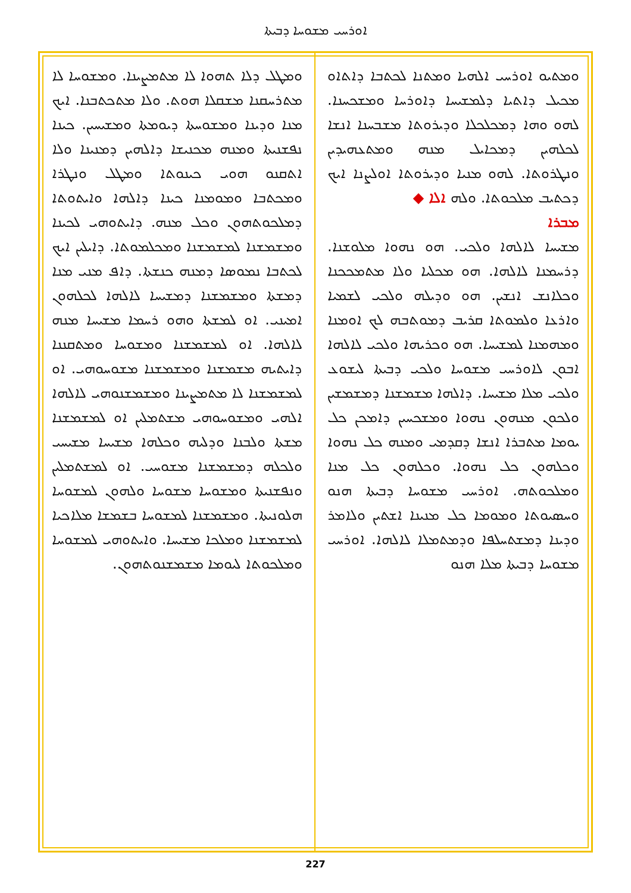ܐܘܪܚܝ ܡܫܘܚܐ ܕܒܝܬܐ
ܘܡܬܝܘ ܐܘܪܚܝ ܐܠܗܝܐ ܘܡܬܢܐ ܠܟܬܒܐ ܕܐܬܐܘ ܡܟܝܠ ܕܐܬܝܐ ܕܠܡܫܝܚܐ ܕܐܘܪܚܐ ܘܡܫܟܚܢܐ. ܠܗܘ ܘܗܐ ܕܡܟܠܟܠܐ ܘܕܝܪܘܬܐ ܡܫܒܚܢܐ ܐܢܫܐ ܠܟܠܗܝܢ ܕܡܟܐܝܠ ܡܢܗ ܘܡܬܥܗܝܕܝܢ ܘܢܛܪܘܬܐ. ܠܗܘ ܡܢܝܐ ܘܕܝܪܘܬܐ ܐܘܠܨܢܐ ܐܝܟ ܕܟܬܝܒ ܡܠܟܘܬܐ. ܘܠܗ ܐܠܐ ◆
ܡܒܪܐ
ܡܫܝܚܐ ܠܐܠܗܐ ܘܠܟܝ. ܗܘ ܢܗܘܐ ܡܠܘܫܢܐ. ܕܪܚܡܢܐ ܠܐܠܗܐ. ܗܘ ܡܟܠܝܐ ܘܠܐ ܡܬܡܟܟܢܐ ܘܟܠܐܢܫ ܐܢܫܝܢ. ܗܘ ܘܕܝܠܗ ܘܠܟܝ ܠܫܡܝܐ ܘܐܪܥܐ ܘܠܡܘܬܐ ܩܪܝܒ ܕܡܘܬܒܗ ܠܟ ܐܘܡܢܐ ܘܡܗܡܢܐ ܠܡܫܝܚܐ. ܗܘ ܘܟܪܝܗܐ ܘܠܟܝ ܠܐܠܗܐ ܐܒܘܢ ܠܐܘܪܚܝ ܡܫܘܚܐ ܘܠܟܝ ܕܒܝܬܐ ܠܝܫܘܥ ܘܠܟܝ ܡܠܐ ܡܫܝܚܐ. ܕܐܠܗܐ ܡܫܡܫܢܐ ܕܡܫܡܫܝܢ ܘܠܟܘܢ ܡܢܗܘܢ ܢܗܘܐ ܘܡܫܟܚܝܢ ܕܐܡܟܢ ܟܠ ܝܘܡܐ ܡܬܒܪܐ ܐܢܫܐ ܕܩܕܡܝ ܘܡܢܗ ܟܠ ܢܗܘܐ ܘܟܠܗܘܢ ܟܠ ܢܗܘܐ. ܘܟܠܗܘܢ ܟܠ ܡܢܐ ܘܡܠܟܘܬܗ. ܐܘܪܚܝ ܡܫܘܚܐ ܕܒܝܬܐ ܗܢܘ ܘܚܣܝܘܬܐ ܘܡܘܡܐ ܟܠ ܡܢܝܢܐ ܐܫܬܝܢ ܘܠܐܡܪ ܘܕܝܢܐ ܕܡܫܬܚܠܦܐ ܘܕܡܬܡܠܐ ܠܐܠܗܐ. ܐܘܪܚܝ ܡܫܘܚܐ ܕܒܝܬܐ ܡܠܐ ܗܢܘ
ܘܡܛܠ ܕܠܐ ܬܗܘܐ ܠܐ ܡܬܡܨܝܢܐ. ܘܡܫܘܚܐ ܠܐ ܡܬܪܚܩܢܐ ܡܫܩܠܐ ܗܘܬ. ܘܠܐ ܡܬܟܬܒܢܐ. ܐܝܟ ܡܢܐ ܘܕܝܢܐ ܘܡܫܘܚܬܐ ܕܝܘܡܬܐ ܘܡܫܝܚܝܢ. ܟܝܢܐ ܢܦܫܢܝܬܐ ܘܡܢܗ ܡܟܢܝܫܐ ܕܐܠܗܝܢ ܕܡܢܝܢܐ ܘܠܐ ܐܬܩܢܘ ܗܘܝ ܟܝܢܘܬܐ ܘܡܛܠ ܘܢܛܪܐ ܘܡܟܬܒܐ ܘܡܘܡܢܐ ܟܝܢܐ ܕܐܠܗܐ ܘܐܝܬܘܬܐ ܕܡܠܟܘܬܗܘܢ ܘܟܠ ܡܢܗ. ܕܐܝܬܘܗܝ ܠܟܝܢܐ ܘܡܫܡܫܢܐ ܠܡܫܡܫܢܐ ܘܡܟܠܡܘܬܐ. ܕܐܝܠܝܢ ܐܝܟ ܠܟܬܒܐ ܢܡܘܣܐ ܕܡܢܗ ܟܢܫܬܐ. ܕܐܦ ܡܢܝ ܡܢܐ ܕܡܫܬܐ ܘܡܫܡܫܢܐ ܕܡܫܝܚܐ ܠܐܠܗܐ ܠܟܠܗܘܢ ܐܡܝܢܝ. ܐܘ ܠܡܫܬܐ ܘܗܘ ܪܚܡܐ ܡܫܝܚܐ ܡܢܗ ܠܐܠܗܐ. ܐܘ ܠܡܫܡܫܢܐ ܘܡܫܘܚܐ ܘܡܬܩܢܢܐ ܕܐܝܬܝܗ ܡܫܡܫܢܐ ܘܡܫܡܫܢܐ ܡܫܘܚܘܗܝ. ܐܘ ܠܡܫܡܫܢܐ ܠܐ ܡܬܡܨܝܢܐ ܘܡܫܡܫܢܘܗܝ ܠܐܠܗܐ ܐܠܗܝ ܘܡܫܘܚܘܗܝ ܡܫܬܡܠܝܢ ܐܘ ܠܡܫܡܫܢܐ ܡܫܬܐ ܘܠܒܢܐ ܘܕܠܝܗ ܘܟܠܗܐ ܡܫܝܚܐ ܡܫܝܚܝ ܘܠܟܠܗ ܕܡܫܡܫܢܐ ܡܫܘܚܝ. ܐܘ ܠܡܫܬܡܠܝܢ ܘܢܦܫܢܝܬܐ ܘܡܫܘܚܐ ܡܫܘܚܐ ܘܠܗܘܢ ܠܡܫܘܚܐ ܗܠܘܢܝܬܐ. ܘܡܫܡܫܢܐ ܠܡܫܘܚܐ ܒܫܡܫܐ ܡܠܐܟܝܐ ܠܡܫܡܫܢܐ ܘܡܠܟܐ ܡܫܝܚܐ. ܘܐܝܬܘܗܝ ܠܡܫܘܚܐ ܘܡܠܟܘܬܐ ܠܝܘܡܐ ܡܫܡܫܢܘܬܗܘܢ.
227